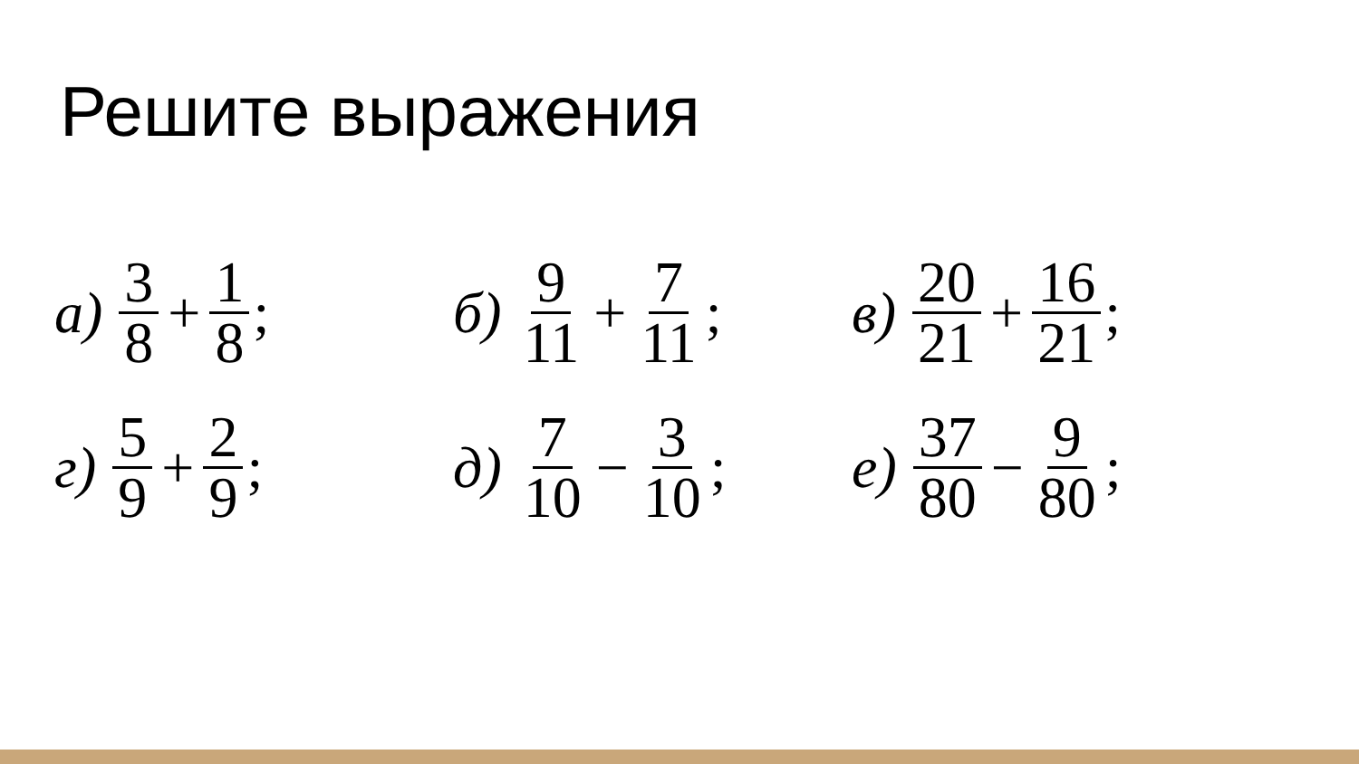Решите выражения
а) 3 8 + 1 8;
б) 9 11 + 7 11;
в) 20 21 + 16 21;
г) 5 9 + 2 9;
д) 7 10 − 3 10;
е) 37 80 − 9 80;